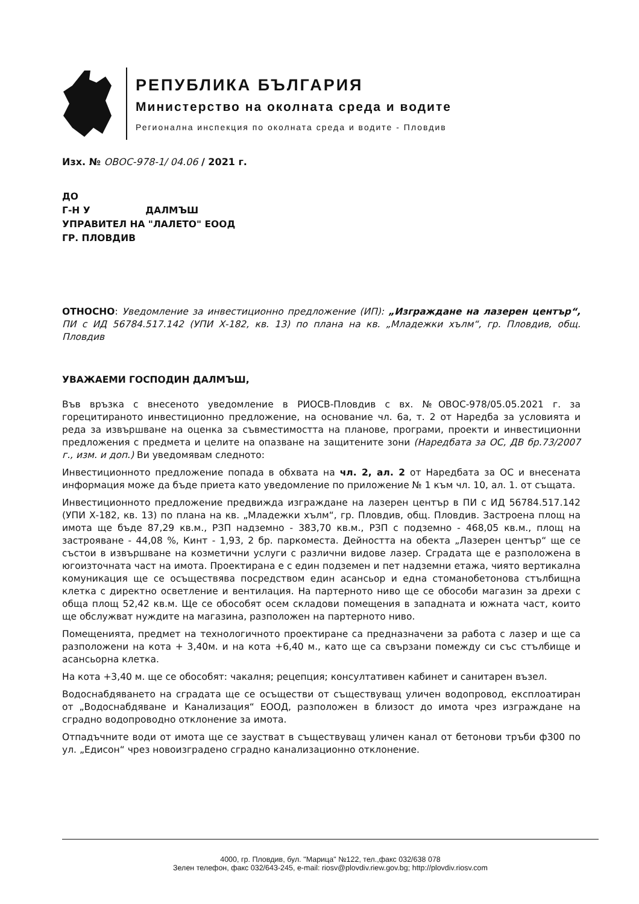РЕПУБЛИКА БЪЛГАРИЯ
Министерство на околната среда и водите
Регионална инспекция по околната среда и водите - Пловдив
Изх. № ОВОС-978-1/ 04.06 / 2021 г.
ДО
Г-Н У ДАЛМЪШ
УПРАВИТЕЛ НА "ЛАЛЕТО" ЕООД
ГР. ПЛОВДИВ
ОТНОСНО: Уведомление за инвестиционно предложение (ИП): „Изграждане на лазерен център“, ПИ с ИД 56784.517.142 (УПИ Х-182, кв. 13) по плана на кв. „Младежки хълм“, гр. Пловдив, общ. Пловдив
УВАЖАЕМИ ГОСПОДИН ДАЛМЪШ,
Във връзка с внесеното уведомление в РИОСВ-Пловдив с вх. №ОВОС-978/05.05.2021 г. за горецитираното инвестиционно предложение, на основание чл. 6а, т. 2 от Наредба за условията и реда за извършване на оценка за съвместимостта на планове, програми, проекти и инвестиционни предложения с предмета и целите на опазване на защитените зони (Наредбата за ОС, ДВ бр.73/2007 г., изм. и доп.) Ви уведомявам следното:
Инвестиционното предложение попада в обхвата на чл. 2, ал. 2 от Наредбата за ОС и внесената информация може да бъде приета като уведомление по приложение № 1 към чл. 10, ал. 1. от същата.
Инвестиционното предложение предвижда изграждане на лазерен център в ПИ с ИД 56784.517.142 (УПИ Х-182, кв. 13) по плана на кв. „Младежки хълм“, гр. Пловдив, общ. Пловдив. Застроена площ на имота ще бъде 87,29 кв.м., РЗП надземно - 383,70 кв.м., РЗП с подземно - 468,05 кв.м., площ на застрояване - 44,08 %, Кинт - 1,93, 2 бр. паркоместа. Дейността на обекта „Лазерен център“ ще се състои в извършване на козметични услуги с различни видове лазер. Сградата ще е разположена в югоизточната част на имота. Проектирана е с един подземен и пет надземни етажа, чиято вертикална комуникация ще се осъществява посредством един асансьор и една стоманобетонова стълбищна клетка с директно осветление и вентилация. На партерното ниво ще се обособи магазин за дрехи с обща площ 52,42 кв.м. Ще се обособят осем складови помещения в западната и южната част, които ще обслужват нуждите на магазина, разположен на партерното ниво.
Помещенията, предмет на технологичното проектиране са предназначени за работа с лазер и ще са разположени на кота + 3,40м. и на кота +6,40 м., като ще са свързани помежду си със стълбище и асансьорна клетка.
На кота +3,40 м. ще се обособят: чакалня; рецепция; консултативен кабинет и санитарен възел.
Водоснабдяването на сградата ще се осъществи от съществуващ уличен водопровод, експлоатиран от „Водоснабдяване и Канализация“ ЕООД, разположен в близост до имота чрез изграждане на сградно водопроводно отклонение за имота.
Отпадъчните води от имота ще се заустват в съществуващ уличен канал от бетонови тръби ф300 по ул. „Едисон“ чрез новоизградено сградно канализационно отклонение.
4000, гр. Пловдив, бул. "Марица" №122, тел.,факс 032/638 078
Зелен телефон, факс 032/643-245, e-mail: riosv@plovdiv.riew.gov.bg; http://plovdiv.riosv.com